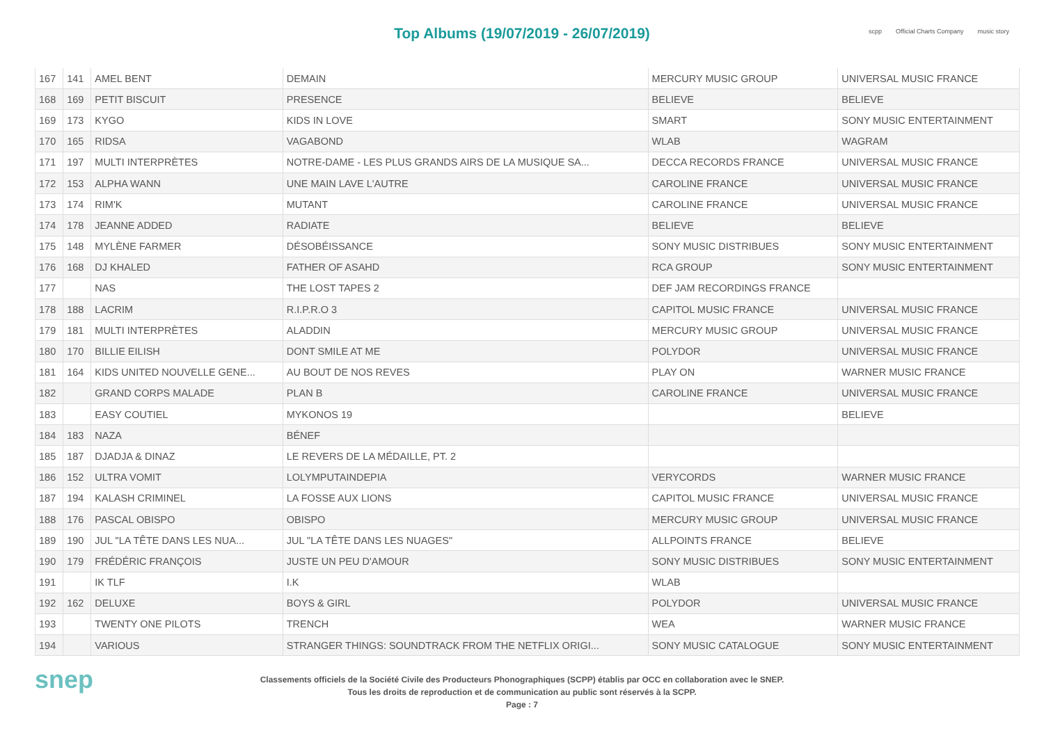Top Albums (19/07/2019 - 26/07/2019)
scpp Official Charts Company music story
| 167 | 141 | AMEL BENT | DEMAIN | MERCURY MUSIC GROUP | UNIVERSAL MUSIC FRANCE |
| 168 | 169 | PETIT BISCUIT | PRESENCE | BELIEVE | BELIEVE |
| 169 | 173 | KYGO | KIDS IN LOVE | SMART | SONY MUSIC ENTERTAINMENT |
| 170 | 165 | RIDSA | VAGABOND | WLAB | WAGRAM |
| 171 | 197 | MULTI INTERPRÈTES | NOTRE-DAME - LES PLUS GRANDS AIRS DE LA MUSIQUE SA... | DECCA RECORDS FRANCE | UNIVERSAL MUSIC FRANCE |
| 172 | 153 | ALPHA WANN | UNE MAIN LAVE L'AUTRE | CAROLINE FRANCE | UNIVERSAL MUSIC FRANCE |
| 173 | 174 | RIM'K | MUTANT | CAROLINE FRANCE | UNIVERSAL MUSIC FRANCE |
| 174 | 178 | JEANNE ADDED | RADIATE | BELIEVE | BELIEVE |
| 175 | 148 | MYLÈNE FARMER | DÉSOBÉISSANCE | SONY MUSIC DISTRIBUES | SONY MUSIC ENTERTAINMENT |
| 176 | 168 | DJ KHALED | FATHER OF ASAHD | RCA GROUP | SONY MUSIC ENTERTAINMENT |
| 177 | | NAS | THE LOST TAPES 2 | DEF JAM RECORDINGS FRANCE | |
| 178 | 188 | LACRIM | R.I.P.R.O 3 | CAPITOL MUSIC FRANCE | UNIVERSAL MUSIC FRANCE |
| 179 | 181 | MULTI INTERPRÈTES | ALADDIN | MERCURY MUSIC GROUP | UNIVERSAL MUSIC FRANCE |
| 180 | 170 | BILLIE EILISH | DONT SMILE AT ME | POLYDOR | UNIVERSAL MUSIC FRANCE |
| 181 | 164 | KIDS UNITED NOUVELLE GENE... | AU BOUT DE NOS REVES | PLAY ON | WARNER MUSIC FRANCE |
| 182 | | GRAND CORPS MALADE | PLAN B | CAROLINE FRANCE | UNIVERSAL MUSIC FRANCE |
| 183 | | EASY COUTIEL | MYKONOS 19 | | BELIEVE |
| 184 | 183 | NAZA | BÉNEF | | |
| 185 | 187 | DJADJA & DINAZ | LE REVERS DE LA MÉDAILLE, PT. 2 | | |
| 186 | 152 | ULTRA VOMIT | LOLYMPUTAINDEPIA | VERYCORDS | WARNER MUSIC FRANCE |
| 187 | 194 | KALASH CRIMINEL | LA FOSSE AUX LIONS | CAPITOL MUSIC FRANCE | UNIVERSAL MUSIC FRANCE |
| 188 | 176 | PASCAL OBISPO | OBISPO | MERCURY MUSIC GROUP | UNIVERSAL MUSIC FRANCE |
| 189 | 190 | JUL "LA TÊTE DANS LES NUA... | JUL "LA TÊTE DANS LES NUAGES" | ALLPOINTS FRANCE | BELIEVE |
| 190 | 179 | FRÉDÉRIC FRANÇOIS | JUSTE UN PEU D'AMOUR | SONY MUSIC DISTRIBUES | SONY MUSIC ENTERTAINMENT |
| 191 | | IK TLF | I.K | WLAB | |
| 192 | 162 | DELUXE | BOYS & GIRL | POLYDOR | UNIVERSAL MUSIC FRANCE |
| 193 | | TWENTY ONE PILOTS | TRENCH | WEA | WARNER MUSIC FRANCE |
| 194 | | VARIOUS | STRANGER THINGS: SOUNDTRACK FROM THE NETFLIX ORIGI... | SONY MUSIC CATALOGUE | SONY MUSIC ENTERTAINMENT |
snep
Classements officiels de la Société Civile des Producteurs Phonographiques (SCPP) établis par OCC en collaboration avec le SNEP.
Tous les droits de reproduction et de communication au public sont réservés à la SCPP.
Page : 7